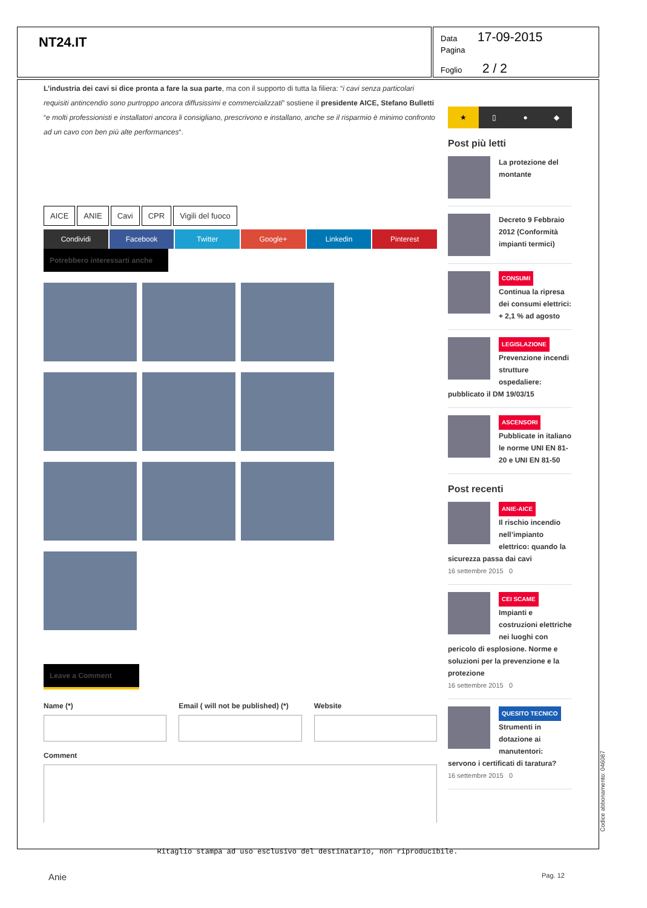NT24.IT
Data 17-09-2015
Pagina
Foglio 2 / 2
L’industria dei cavi si dice pronta a fare la sua parte, ma con il supporto di tutta la filiera: “i cavi senza particolari requisiti antincendio sono purtroppo ancora diffusissimi e commercializzati” sostiene il presidente AICE, Stefano Bulletti “e molti professionisti e installatori ancora li consigliano, prescrivono e installano, anche se il risparmio è minimo confronto ad un cavo con ben più alte performances“.
AICE ANIE Cavi CPR Vigili del fuoco
Condividi Facebook Twitter Google+ Linkedin Pinterest
Potrebbero interessarti anche
Leave a Comment
Name (*) Email ( will not be published) (*)
Website
Comment
★ ▯ ● ◆
Post più letti
La protezione del montante
Decreto 9 Febbraio 2012 (Conformità impianti termici)
CONSUMI
Continua la ripresa dei consumi elettrici: + 2,1 % ad agosto
LEGISLAZIONE
Prevenzione incendi strutture ospedaliere: pubblicato il DM 19/03/15
ASCENSORI
Pubblicate in italiano le norme UNI EN 81-20 e UNI EN 81-50
Post recenti
ANIE-AICE
Il rischio incendio nell’impianto elettrico: quando la sicurezza passa dai cavi
16 settembre 2015 0
CEI SCAME
Impianti e costruzioni elettriche nei luoghi con pericolo di esplosione. Norme e soluzioni per la prevenzione e la protezione
16 settembre 2015 0
QUESITO TECNICO
Strumenti in dotazione ai manutentori: servono i certificati di taratura?
16 settembre 2015 0
Codice abbonamento: 046087
Ritaglio stampa ad uso esclusivo del destinatario, non riproducibile.
Anie Pag. 12